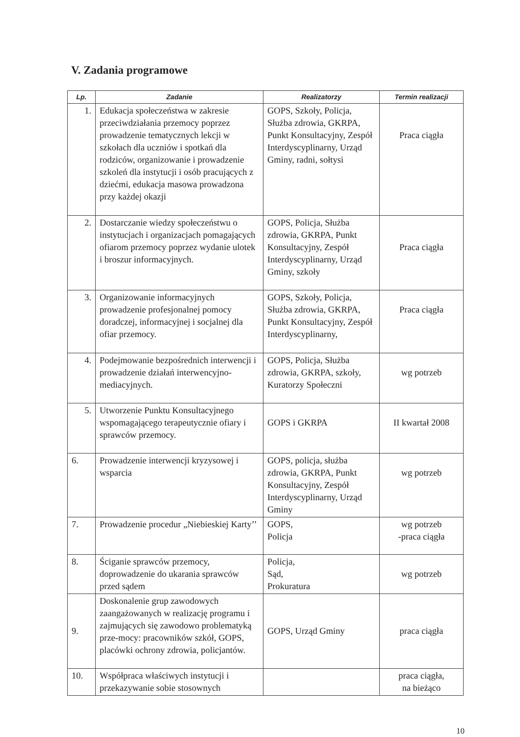V. Zadania programowe
| Lp. | Zadanie | Realizatorzy | Termin realizacji |
| --- | --- | --- | --- |
| 1. | Edukacja społeczeństwa w zakresie przeciwdziałania przemocy poprzez prowadzenie tematycznych lekcji w szkołach dla uczniów i spotkań dla rodziców, organizowanie i prowadzenie szkoleń dla instytucji i osób pracujących z dziećmi, edukacja masowa prowadzona przy każdej okazji | GOPS, Szkoły, Policja, Służba zdrowia, GKRPA, Punkt Konsultacyjny, Zespół Interdyscyplinarny, Urząd Gminy, radni, sołtysi | Praca ciągła |
| 2. | Dostarczanie wiedzy społeczeństwu o instytucjach i organizacjach pomagających ofiarom przemocy poprzez wydanie ulotek i broszur informacyjnych. | GOPS, Policja, Służba zdrowia, GKRPA, Punkt Konsultacyjny, Zespół Interdyscyplinarny, Urząd Gminy, szkoły | Praca ciągła |
| 3. | Organizowanie informacyjnych prowadzenie profesjonalnej pomocy doradczej, informacyjnej i socjalnej dla ofiar przemocy. | GOPS, Szkoły, Policja, Służba zdrowia, GKRPA, Punkt Konsultacyjny, Zespół Interdyscyplinarny, | Praca ciągła |
| 4. | Podejmowanie bezpośrednich interwencji i prowadzenie działań interwencyjno- mediacyjnych. | GOPS, Policja, Służba zdrowia, GKRPA, szkoły, Kuratorzy Społeczni | wg potrzeb |
| 5. | Utworzenie Punktu Konsultacyjnego wspomagającego terapeutycznie ofiary i sprawców przemocy. | GOPS i GKRPA | II kwartał 2008 |
| 6. | Prowadzenie interwencji kryzysowej i wsparcia | GOPS, policja, służba zdrowia, GKRPA, Punkt Konsultacyjny, Zespół Interdyscyplinarny, Urząd Gminy | wg potrzeb |
| 7. | Prowadzenie procedur „Niebieskiej Karty’’ | GOPS, Policja | wg potrzeb -praca ciągła |
| 8. | Ściganie sprawców przemocy, doprowadzenie do ukarania sprawców przed sądem | Policja, Sąd, Prokuratura | wg potrzeb |
| 9. | Doskonalenie grup zawodowych zaangażowanych w realizację programu i zajmujących się zawodowo problematyką prze-mocy: pracowników szkół, GOPS, placówki ochrony zdrowia, policjantów. | GOPS, Urząd Gminy | praca ciągła |
| 10. | Współpraca właściwych instytucji i przekazywanie sobie stosownych | | praca ciągła, na bieżąco |
10